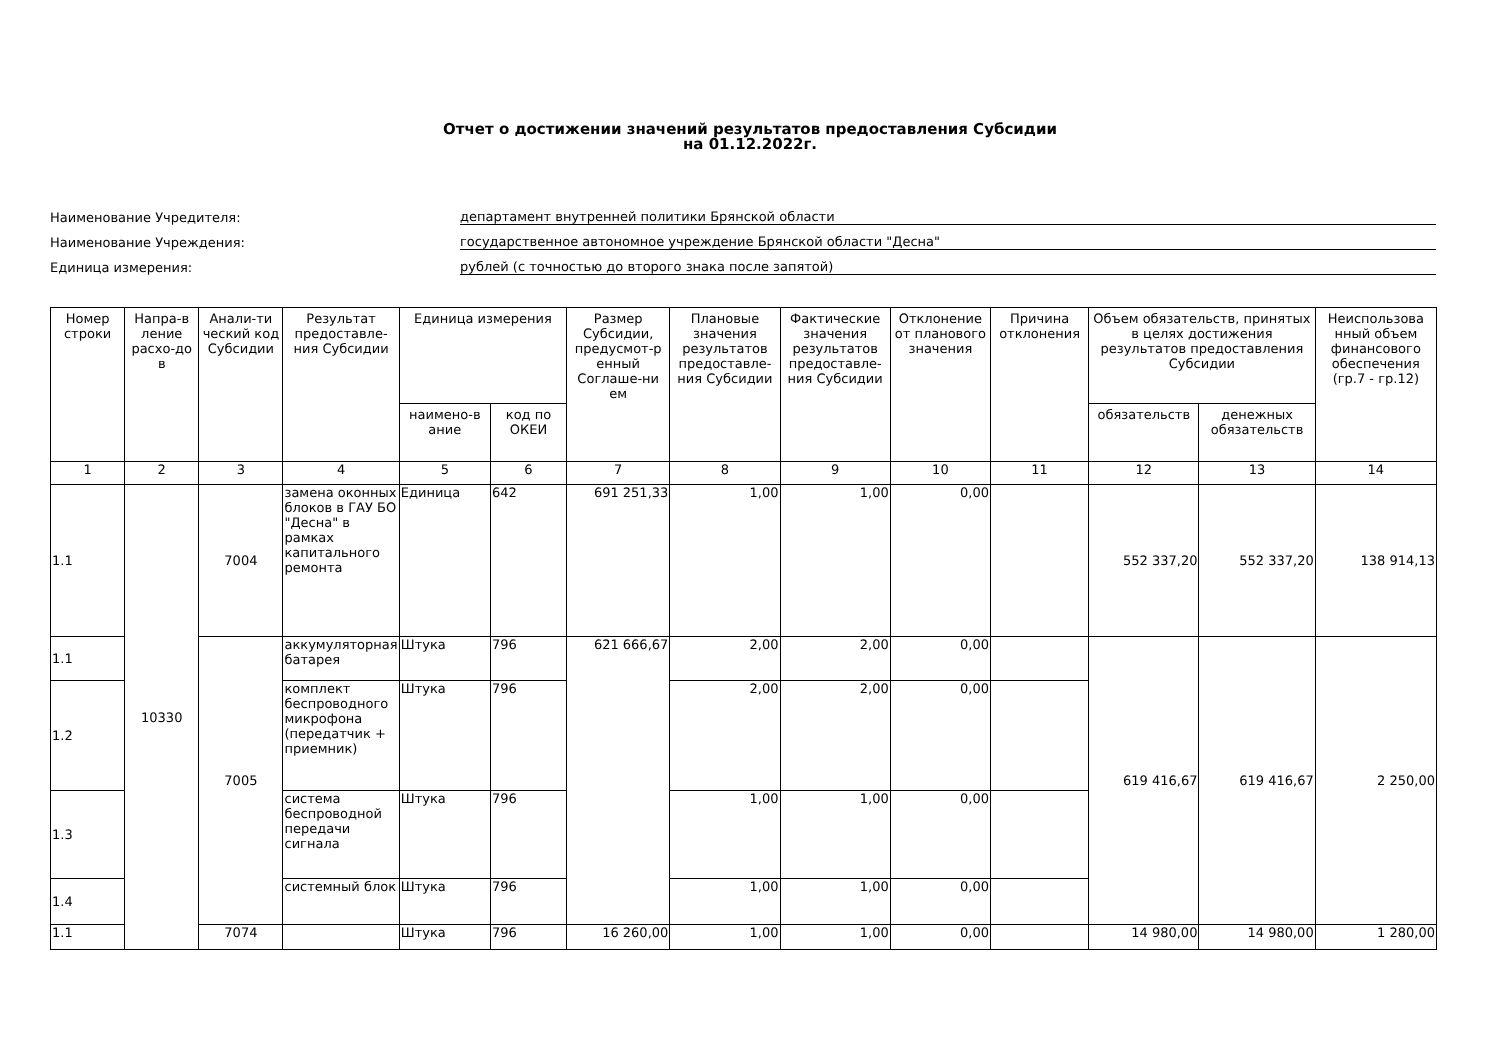Отчет о достижении значений результатов предоставления Субсидии
на 01.12.2022г.
Наименование Учредителя:
департамент внутренней политики Брянской области
Наименование Учреждения:
государственное автономное учреждение Брянской области "Десна"
Единица измерения:
рублей (с точностью до второго знака после запятой)
| Номер строки | Напра-в ление расхо-до в | Анали-ти ческий код Субсидии | Результат предоставле-ния Субсидии | Единица измерения | | Размер Субсидии, предусмот-р енный Соглаше-ни ем | Плановые значения результатов предоставле-ния Субсидии | Фактические значения результатов предоставле-ния Субсидии | Отклонение от планового значения | Причина отклонения | Объем обязательств, принятых в целях достижения результатов предоставления Субсидии | | Неиспользова нный объем финансового обеспечения (гр.7 - гр.12) |
| --- | --- | --- | --- | --- | --- | --- | --- | --- | --- | --- | --- | --- | --- |
| | | | | наимено-в ание | код по ОКЕИ | | | | | | обязательств | денежных обязательств | |
| 1 | 2 | 3 | 4 | 5 | 6 | 7 | 8 | 9 | 10 | 11 | 12 | 13 | 14 |
| 1.1 | 10330 | 7004 | замена оконных блоков в ГАУ БО "Десна" в рамках капитального ремонта | Единица | 642 | 691 251,33 | 1,00 | 1,00 | 0,00 | | 552 337,20 | 552 337,20 | 138 914,13 |
| 1.1 | | 7005 | аккумуляторная батарея | Штука | 796 | 621 666,67 | 2,00 | 2,00 | 0,00 | | 619 416,67 | 619 416,67 | 2 250,00 |
| 1.2 | | | комплект беспроводного микрофона (передатчик + приемник) | Штука | 796 | | 2,00 | 2,00 | 0,00 | | | | |
| 1.3 | | | система беспроводной передачи сигнала | Штука | 796 | | 1,00 | 1,00 | 0,00 | | | | |
| 1.4 | | | системный блок | Штука | 796 | | 1,00 | 1,00 | 0,00 | | | | |
| 1.1 | | 7074 | | Штука | 796 | 16 260,00 | 1,00 | 1,00 | 0,00 | | 14 980,00 | 14 980,00 | 1 280,00 |